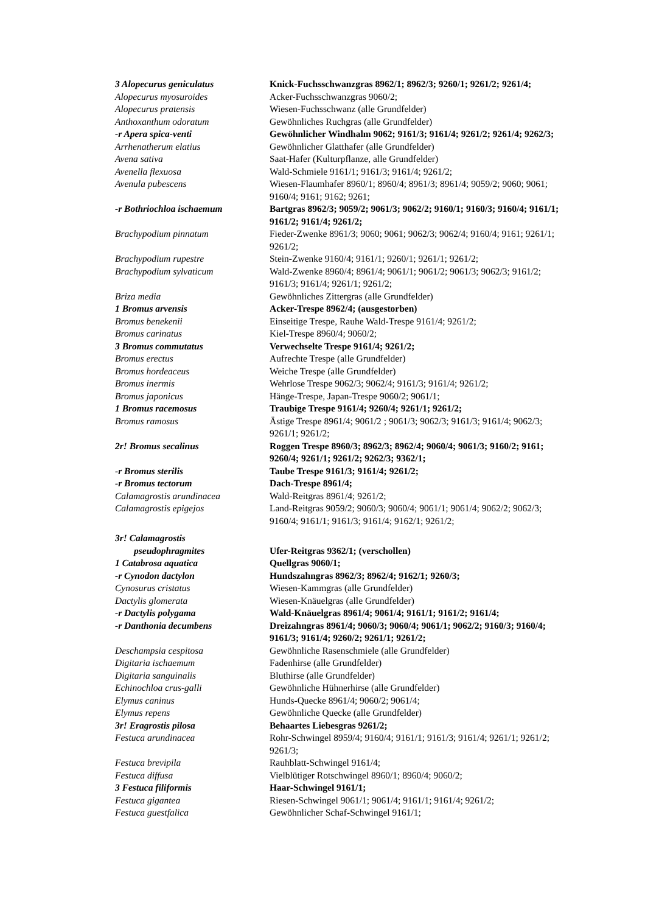| 3 Alopecurus geniculatus | Knick-Fuchsschwanzgras 8962/1; 8962/3; 9260/1; 9261/2; 9261/4; |
| Alopecurus myosuroides | Acker-Fuchsschwanzgras 9060/2; |
| Alopecurus pratensis | Wiesen-Fuchsschwanz (alle Grundfelder) |
| Anthoxanthum odoratum | Gewöhnliches Ruchgras (alle Grundfelder) |
| -r Apera spica-venti | Gewöhnlicher Windhalm 9062; 9161/3; 9161/4; 9261/2; 9261/4; 9262/3; |
| Arrhenatherum elatius | Gewöhnlicher Glatthafer (alle Grundfelder) |
| Avena sativa | Saat-Hafer (Kulturpflanze, alle Grundfelder) |
| Avenella flexuosa | Wald-Schmiele 9161/1; 9161/3; 9161/4; 9261/2; |
| Avenula pubescens | Wiesen-Flaumhafer 8960/1; 8960/4; 8961/3; 8961/4; 9059/2; 9060; 9061; 9160/4; 9161; 9162; 9261; |
| -r Bothriochloa ischaemum | Bartgras 8962/3; 9059/2; 9061/3; 9062/2; 9160/1; 9160/3; 9160/4; 9161/1; 9161/2; 9161/4; 9261/2; |
| Brachypodium pinnatum | Fieder-Zwenke 8961/3; 9060; 9061; 9062/3; 9062/4; 9160/4; 9161; 9261/1; 9261/2; |
| Brachypodium rupestre | Stein-Zwenke 9160/4; 9161/1; 9260/1; 9261/1; 9261/2; |
| Brachypodium sylvaticum | Wald-Zwenke 8960/4; 8961/4; 9061/1; 9061/2; 9061/3; 9062/3; 9161/2; 9161/3; 9161/4; 9261/1; 9261/2; |
| Briza media | Gewöhnliches Zittergras (alle Grundfelder) |
| 1 Bromus arvensis | Acker-Trespe 8962/4; (ausgestorben) |
| Bromus benekenii | Einseitige Trespe, Rauhe Wald-Trespe 9161/4; 9261/2; |
| Bromus carinatus | Kiel-Trespe 8960/4; 9060/2; |
| 3 Bromus commutatus | Verwechselte Trespe 9161/4; 9261/2; |
| Bromus erectus | Aufrechte Trespe (alle Grundfelder) |
| Bromus hordeaceus | Weiche Trespe (alle Grundfelder) |
| Bromus inermis | Wehrlose Trespe 9062/3; 9062/4; 9161/3; 9161/4; 9261/2; |
| Bromus japonicus | Hänge-Trespe, Japan-Trespe 9060/2; 9061/1; |
| 1 Bromus racemosus | Traubige Trespe 9161/4; 9260/4; 9261/1; 9261/2; |
| Bromus ramosus | Ästige Trespe 8961/4; 9061/2 ; 9061/3; 9062/3; 9161/3; 9161/4; 9062/3; 9261/1; 9261/2; |
| 2r! Bromus secalinus | Roggen Trespe 8960/3; 8962/3; 8962/4; 9060/4; 9061/3; 9160/2; 9161; 9260/4; 9261/1; 9261/2; 9262/3; 9362/1; |
| -r Bromus sterilis | Taube Trespe 9161/3; 9161/4; 9261/2; |
| -r Bromus tectorum | Dach-Trespe 8961/4; |
| Calamagrostis arundinacea | Wald-Reitgras 8961/4; 9261/2; |
| Calamagrostis epigejos | Land-Reitgras 9059/2; 9060/3; 9060/4; 9061/1; 9061/4; 9062/2; 9062/3; 9160/4; 9161/1; 9161/3; 9161/4; 9162/1; 9261/2; |
| 3r! Calamagrostis pseudophragmites | Ufer-Reitgras 9362/1; (verschollen) |
| 1 Catabrosa aquatica | Quellgras 9060/1; |
| -r Cynodon dactylon | Hundszahngras 8962/3; 8962/4; 9162/1; 9260/3; |
| Cynosurus cristatus | Wiesen-Kammgras (alle Grundfelder) |
| Dactylis glomerata | Wiesen-Knäuelgras (alle Grundfelder) |
| -r Dactylis polygama | Wald-Knäuelgras 8961/4; 9061/4; 9161/1; 9161/2; 9161/4; |
| -r Danthonia decumbens | Dreizahngras 8961/4; 9060/3; 9060/4; 9061/1; 9062/2; 9160/3; 9160/4; 9161/3; 9161/4; 9260/2; 9261/1; 9261/2; |
| Deschampsia cespitosa | Gewöhnliche Rasenschmiele (alle Grundfelder) |
| Digitaria ischaemum | Fadenhirse (alle Grundfelder) |
| Digitaria sanguinalis | Bluthirse (alle Grundfelder) |
| Echinochloa crus-galli | Gewöhnliche Hühnerhirse (alle Grundfelder) |
| Elymus caninus | Hunds-Quecke 8961/4; 9060/2; 9061/4; |
| Elymus repens | Gewöhnliche Quecke (alle Grundfelder) |
| 3r! Eragrostis pilosa | Behaartes Liebesgras 9261/2; |
| Festuca arundinacea | Rohr-Schwingel 8959/4; 9160/4; 9161/1; 9161/3; 9161/4; 9261/1; 9261/2; 9261/3; |
| Festuca brevipila | Rauhblatt-Schwingel 9161/4; |
| Festuca diffusa | Vielblütiger Rotschwingel 8960/1; 8960/4; 9060/2; |
| 3 Festuca filiformis | Haar-Schwingel 9161/1; |
| Festuca gigantea | Riesen-Schwingel 9061/1; 9061/4; 9161/1; 9161/4; 9261/2; |
| Festuca guestfalica | Gewöhnlicher Schaf-Schwingel 9161/1; |